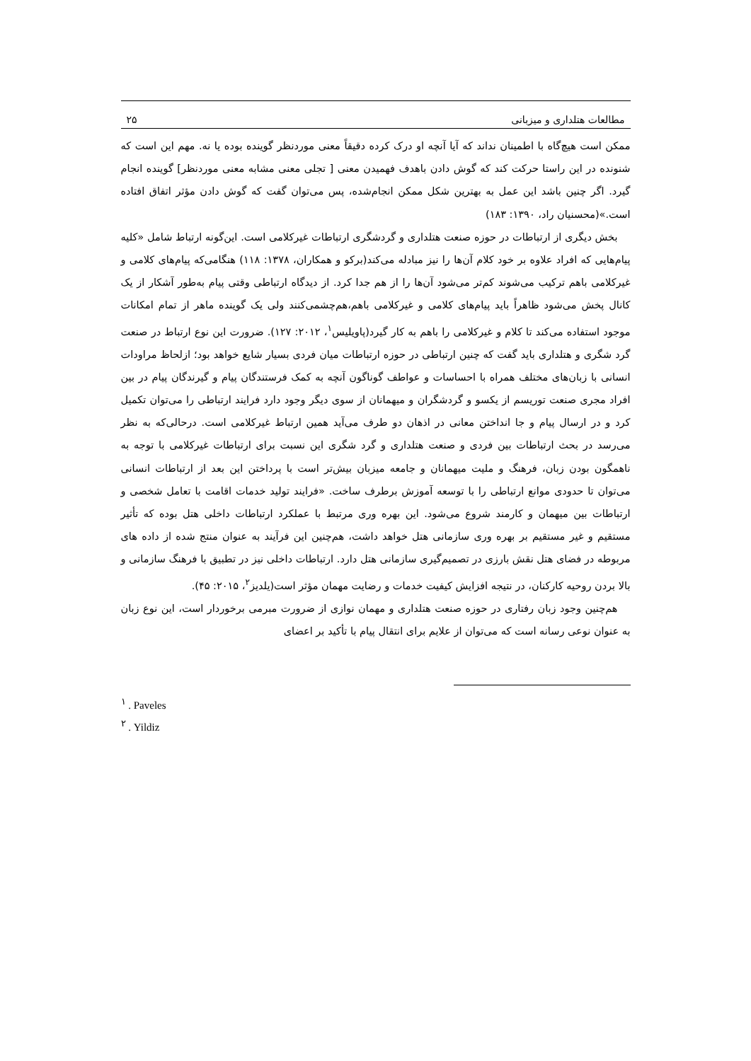مطالعات هتلداری و میزبانی ۲۵
ممکن است هیچ‌گاه با اطمینان نداند که آیا آنچه او درک کرده دقیقاً معنی موردنظر گوینده بوده یا نه. مهم این است که شنونده در این راستا حرکت کند که گوش دادن باهدف فهمیدن معنی [ تجلی معنی مشابه معنی موردنظر] گوینده انجام گیرد. اگر چنین باشد این عمل به بهترین شکل ممکن انجام‌شده، پس می‌توان گفت که گوش دادن مؤثر اتفاق افتاده است.»(محسنیان راد، ۱۳۹۰: ۱۸۳)
بخش دیگری از ارتباطات در حوزه صنعت هتلداری و گردشگری ارتباطات غیرکلامی است. این‌گونه ارتباط شامل «کلیه پیام‌هایی که افراد علاوه بر خود کلام آن‌ها را نیز مبادله می‌کند(برکو و همکاران، ۱۳۷۸: ۱۱۸) هنگامی‌که پیام‌های کلامی و غیرکلامی باهم ترکیب می‌شوند کم‌تر می‌شود آن‌ها را از هم جدا کرد. از دیدگاه ارتباطی وقتی پیام به‌طور آشکار از یک کانال پخش می‌شود ظاهراً باید پیام‌های کلامی و غیرکلامی باهم،هم‌چشمی‌کنند ولی یک گوینده ماهر از تمام امکانات موجود استفاده می‌کند تا کلام و غیرکلامی را باهم به کار گیرد(پاویلیس<sup>۱</sup>، ۲۰۱۲: ۱۲۷). ضرورت این نوع ارتباط در صنعت گرد شگری و هتلداری باید گفت که چنین ارتباطی در حوزه ارتباطات میان فردی بسیار شایع خواهد بود؛ ازلحاظ مراودات انسانی با زبان‌های مختلف همراه با احساسات و عواطف گوناگون آنچه به کمک فرستندگان پیام و گیرندگان پیام در بین افراد مجری صنعت توریسم از یکسو و گردشگران و میهمانان از سوی دیگر وجود دارد فرایند ارتباطی را می‌توان تکمیل کرد و در ارسال پیام و جا انداختن معانی در اذهان دو طرف می‌آید همین ارتباط غیرکلامی است. درحالی‌که به نظر می‌رسد در بحث ارتباطات بین فردی و صنعت هتلداری و گرد شگری این نسبت برای ارتباطات غیرکلامی با توجه به ناهمگون بودن زبان، فرهنگ و ملیت میهمانان و جامعه میزبان بیش‌تر است با پرداختن این بعد از ارتباطات انسانی می‌توان تا حدودی موانع ارتباطی را با توسعه آموزش برطرف ساخت. «فرایند تولید خدمات اقامت با تعامل شخصی و ارتباطات بین میهمان و کارمند شروع می‌شود. این بهره وری مرتبط با عملکرد ارتباطات داخلی هتل بوده که تأثیر مستقیم و غیر مستقیم بر بهره وری سازمانی هتل خواهد داشت، هم‌چنین این فرآیند به عنوان منتج شده از داده های مربوطه در فضای هتل نقش بارزی در تصمیم‌گیری سازمانی هتل دارد. ارتباطات داخلی نیز در تطبیق با فرهنگ سازمانی و بالا بردن روحیه کارکنان، در نتیجه افزایش کیفیت خدمات و رضایت مهمان مؤثر است(یلدیز<sup>۲</sup>، ۲۰۱۵: ۴۵).
هم‌چنین وجود زبان رفتاری در حوزه صنعت هتلداری و مهمان نوازی از ضرورت مبرمی برخوردار است، این نوع زبان به عنوان نوعی رسانه است که می‌توان از علایم برای انتقال پیام با تأکید بر اعضای
<sup>۱</sup> . Paveles
<sup>۲</sup> . Yildiz